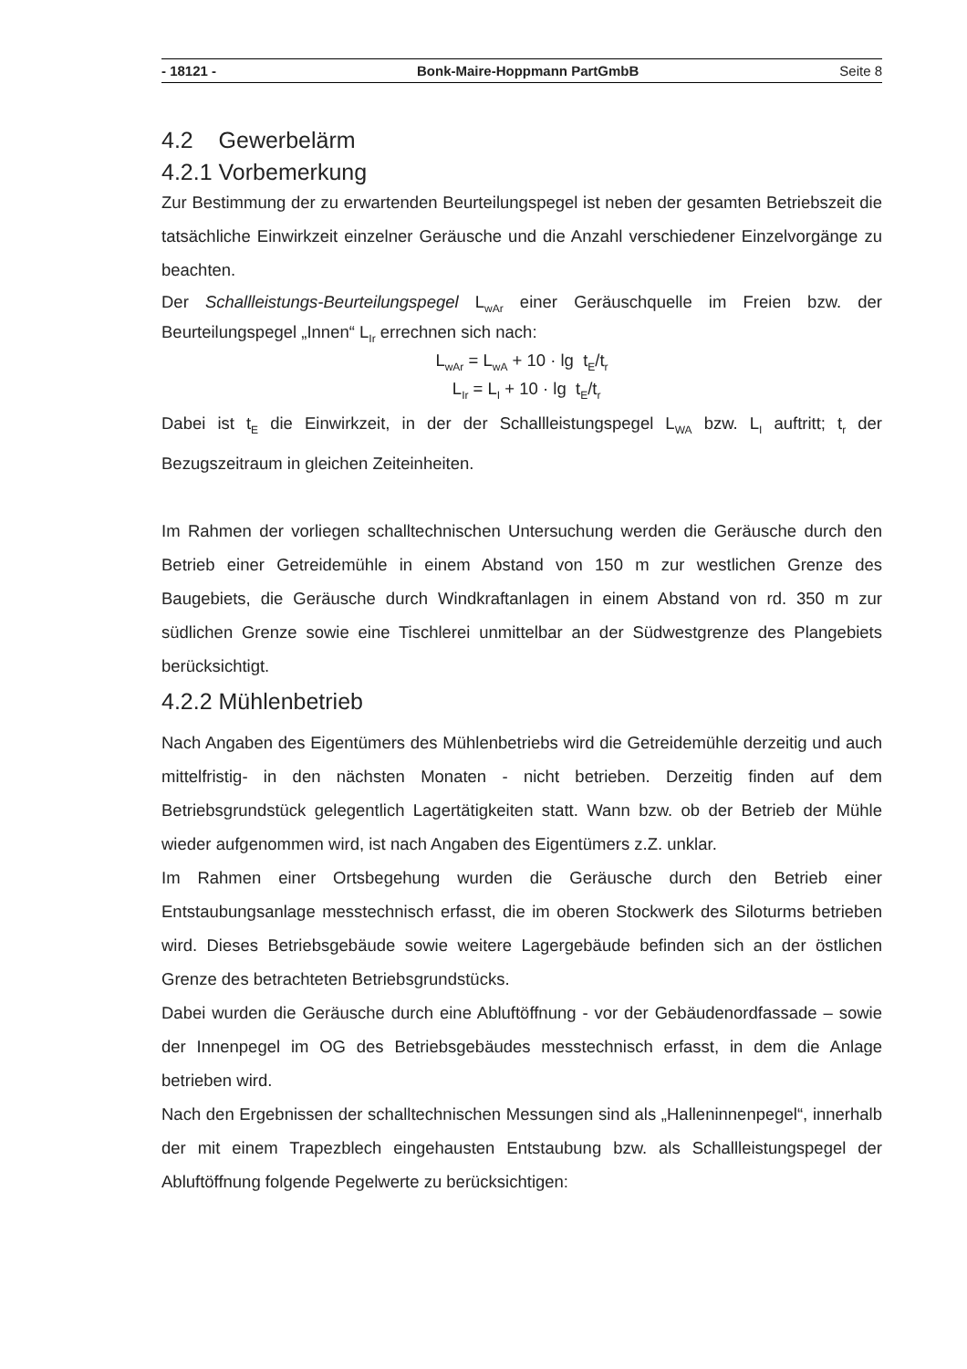- 18121 - Bonk-Maire-Hoppmann PartGmbB Seite 8
4.2 Gewerbelärm
4.2.1 Vorbemerkung
Zur Bestimmung der zu erwartenden Beurteilungspegel ist neben der gesamten Betriebszeit die tatsächliche Einwirkzeit einzelner Geräusche und die Anzahl verschiedener Einzelvorgänge zu beachten.
Der Schallleistungs-Beurteilungspegel L<sub>wAr</sub> einer Geräuschquelle im Freien bzw. der Beurteilungspegel „Innen“ L<sub>Ir</sub> errechnen sich nach:
L<sub>wAr</sub> = L<sub>wA</sub> + 10 · lg t<sub>E</sub>/t<sub>r</sub>
L<sub>Ir</sub> = L<sub>I</sub> + 10 · lg t<sub>E</sub>/t<sub>r</sub>
Dabei ist t<sub>E</sub> die Einwirkzeit, in der der Schallleistungspegel L<sub>WA</sub> bzw. L<sub>I</sub> auftritt; t<sub>r</sub> der Bezugszeitraum in gleichen Zeiteinheiten.
Im Rahmen der vorliegen schalltechnischen Untersuchung werden die Geräusche durch den Betrieb einer Getreidemühle in einem Abstand von 150 m zur westlichen Grenze des Baugebiets, die Geräusche durch Windkraftanlagen in einem Abstand von rd. 350 m zur südlichen Grenze sowie eine Tischlerei unmittelbar an der Südwestgrenze des Plangebiets berücksichtigt.
4.2.2 Mühlenbetrieb
Nach Angaben des Eigentümers des Mühlenbetriebs wird die Getreidemühle derzeitig und auch mittelfristig- in den nächsten Monaten - nicht betrieben. Derzeitig finden auf dem Betriebsgrundstück gelegentlich Lagertätigkeiten statt. Wann bzw. ob der Betrieb der Mühle wieder aufgenommen wird, ist nach Angaben des Eigentümers z.Z. unklar.
Im Rahmen einer Ortsbegehung wurden die Geräusche durch den Betrieb einer Entstaubungsanlage messtechnisch erfasst, die im oberen Stockwerk des Siloturms betrieben wird. Dieses Betriebsgebäude sowie weitere Lagergebäude befinden sich an der östlichen Grenze des betrachteten Betriebsgrundstücks.
Dabei wurden die Geräusche durch eine Abluftöffnung - vor der Gebäudenordfassade – sowie der Innenpegel im OG des Betriebsgebäudes messtechnisch erfasst, in dem die Anlage betrieben wird.
Nach den Ergebnissen der schalltechnischen Messungen sind als „Halleninnenpegel“, innerhalb der mit einem Trapezblech eingehausten Entstaubung bzw. als Schallleistungspegel der Abluftöffnung folgende Pegelwerte zu berücksichtigen: